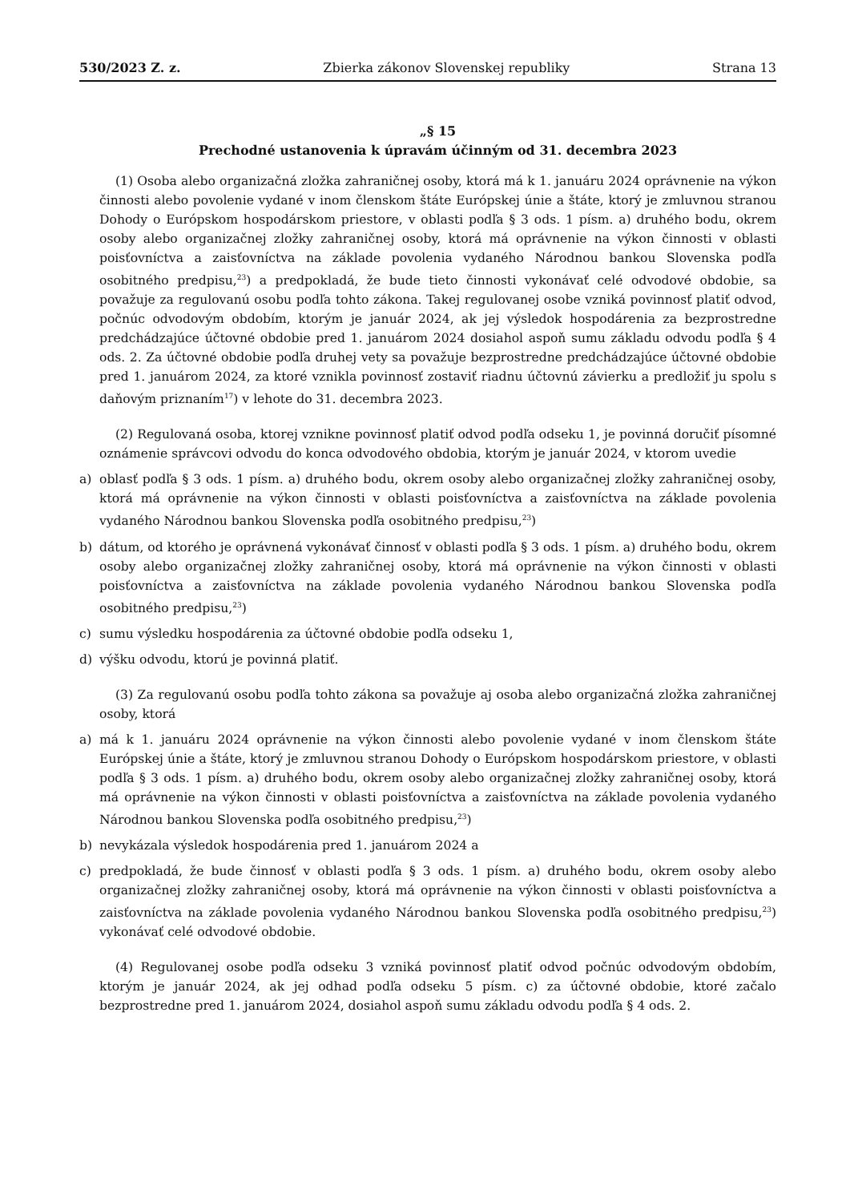530/2023 Z. z. Zbierka zákonov Slovenskej republiky Strana 13
„§ 15
Prechodné ustanovenia k úpravám účinným od 31. decembra 2023
(1) Osoba alebo organizačná zložka zahraničnej osoby, ktorá má k 1. januáru 2024 oprávnenie na výkon činnosti alebo povolenie vydané v inom členskom štáte Európskej únie a štáte, ktorý je zmluvnou stranou Dohody o Európskom hospodárskom priestore, v oblasti podľa § 3 ods. 1 písm. a) druhého bodu, okrem osoby alebo organizačnej zložky zahraničnej osoby, ktorá má oprávnenie na výkon činnosti v oblasti poisťovníctva a zaisťovníctva na základe povolenia vydaného Národnou bankou Slovenska podľa osobitného predpisu,<sup>23</sup>) a predpokladá, že bude tieto činnosti vykonávať celé odvodové obdobie, sa považuje za regulovanú osobu podľa tohto zákona. Takej regulovanej osobe vzniká povinnosť platiť odvod, počnúc odvodovým obdobím, ktorým je január 2024, ak jej výsledok hospodárenia za bezprostredne predchádzajúce účtovné obdobie pred 1. januárom 2024 dosiahol aspoň sumu základu odvodu podľa § 4 ods. 2. Za účtovné obdobie podľa druhej vety sa považuje bezprostredne predchádzajúce účtovné obdobie pred 1. januárom 2024, za ktoré vznikla povinnosť zostaviť riadnu účtovnú závierku a predložiť ju spolu s daňovým priznaním<sup>17</sup>) v lehote do 31. decembra 2023.
(2) Regulovaná osoba, ktorej vznikne povinnosť platiť odvod podľa odseku 1, je povinná doručiť písomné oznámenie správcovi odvodu do konca odvodového obdobia, ktorým je január 2024, v ktorom uvedie
a) oblasť podľa § 3 ods. 1 písm. a) druhého bodu, okrem osoby alebo organizačnej zložky zahraničnej osoby, ktorá má oprávnenie na výkon činnosti v oblasti poisťovníctva a zaisťovníctva na základe povolenia vydaného Národnou bankou Slovenska podľa osobitného predpisu,<sup>23</sup>)
b) dátum, od ktorého je oprávnená vykonávať činnosť v oblasti podľa § 3 ods. 1 písm. a) druhého bodu, okrem osoby alebo organizačnej zložky zahraničnej osoby, ktorá má oprávnenie na výkon činnosti v oblasti poisťovníctva a zaisťovníctva na základe povolenia vydaného Národnou bankou Slovenska podľa osobitného predpisu,<sup>23</sup>)
c) sumu výsledku hospodárenia za účtovné obdobie podľa odseku 1,
d) výšku odvodu, ktorú je povinná platiť.
(3) Za regulovanú osobu podľa tohto zákona sa považuje aj osoba alebo organizačná zložka zahraničnej osoby, ktorá
a) má k 1. januáru 2024 oprávnenie na výkon činnosti alebo povolenie vydané v inom členskom štáte Európskej únie a štáte, ktorý je zmluvnou stranou Dohody o Európskom hospodárskom priestore, v oblasti podľa § 3 ods. 1 písm. a) druhého bodu, okrem osoby alebo organizačnej zložky zahraničnej osoby, ktorá má oprávnenie na výkon činnosti v oblasti poisťovníctva a zaisťovníctva na základe povolenia vydaného Národnou bankou Slovenska podľa osobitného predpisu,<sup>23</sup>)
b) nevykázala výsledok hospodárenia pred 1. januárom 2024 a
c) predpokladá, že bude činnosť v oblasti podľa § 3 ods. 1 písm. a) druhého bodu, okrem osoby alebo organizačnej zložky zahraničnej osoby, ktorá má oprávnenie na výkon činnosti v oblasti poisťovníctva a zaisťovníctva na základe povolenia vydaného Národnou bankou Slovenska podľa osobitného predpisu,<sup>23</sup>) vykonávať celé odvodové obdobie.
(4) Regulovanej osobe podľa odseku 3 vzniká povinnosť platiť odvod počnúc odvodovým obdobím, ktorým je január 2024, ak jej odhad podľa odseku 5 písm. c) za účtovné obdobie, ktoré začalo bezprostredne pred 1. januárom 2024, dosiahol aspoň sumu základu odvodu podľa § 4 ods. 2.